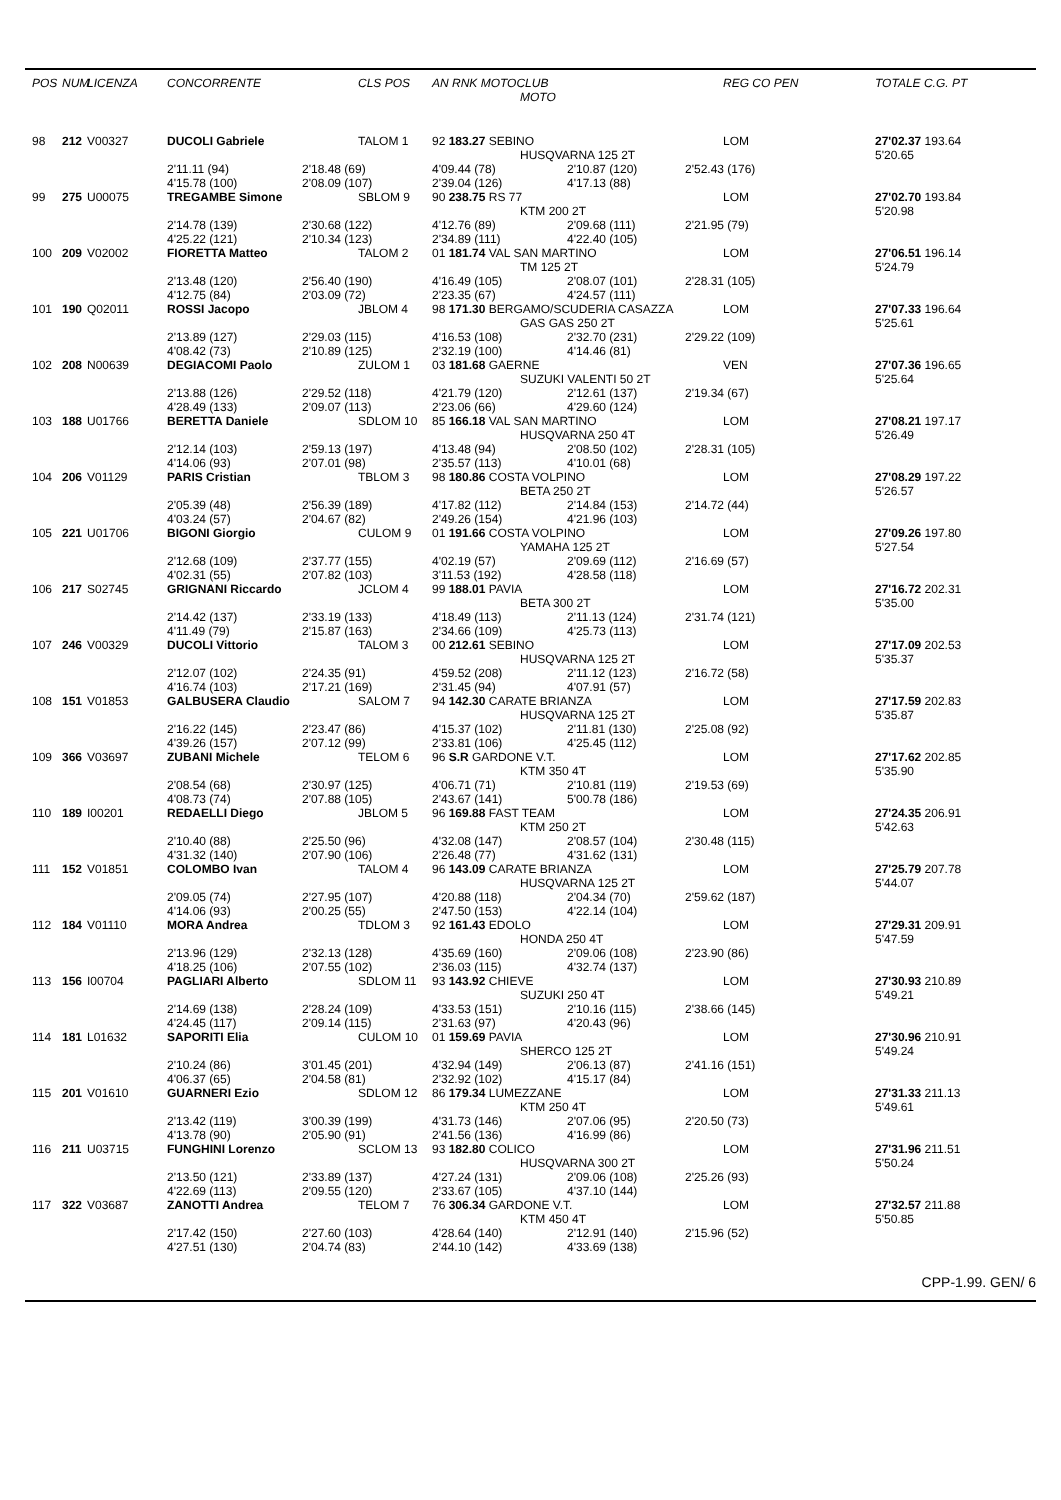| POS | NUM | LICENZA | CONCORRENTE | CLS POS | AN RNK MOTOCLUB | | REG CO PEN | TOTALE C.G. PT |
| --- | --- | --- | --- | --- | --- | --- | --- | --- |
| | | | | | MOTO | | | |
| 98 | 212 | V00327 | DUCOLI Gabriele | TALOM 1 | 92 183.27 SEBINO | | LOM | 27'02.37 193.64 |
| | | | | | HUSQVARNA 125 2T | | | 5'20.65 |
| | | | 2'11.11 (94) | 2'18.48 (69) | 4'09.44 (78) | 2'10.87 (120) | 2'52.43 (176) | |
| | | | 4'15.78 (100) | 2'08.09 (107) | 2'39.04 (126) | 4'17.13 (88) | | |
| 99 | 275 | U00075 | TREGAMBE Simone | SBLOM 9 | 90 238.75 RS 77 | | LOM | 27'02.70 193.84 |
| | | | | | KTM 200 2T | | | 5'20.98 |
| | | | 2'14.78 (139) | 2'30.68 (122) | 4'12.76 (89) | 2'09.68 (111) | 2'21.95 (79) | |
| | | | 4'25.22 (121) | 2'10.34 (123) | 2'34.89 (111) | 4'22.40 (105) | | |
| 100 | 209 | V02002 | FIORETTA Matteo | TALOM 2 | 01 181.74 VAL SAN MARTINO | | LOM | 27'06.51 196.14 |
| | | | | | TM 125 2T | | | 5'24.79 |
| | | | 2'13.48 (120) | 2'56.40 (190) | 4'16.49 (105) | 2'08.07 (101) | 2'28.31 (105) | |
| | | | 4'12.75 (84) | 2'03.09 (72) | 2'23.35 (67) | 4'24.57 (111) | | |
| 101 | 190 | Q02011 | ROSSI Jacopo | JBLOM 4 | 98 171.30 BERGAMO/SCUDERIA CASAZZA | | LOM | 27'07.33 196.64 |
| | | | | | GAS GAS 250 2T | | | 5'25.61 |
| | | | 2'13.89 (127) | 2'29.03 (115) | 4'16.53 (108) | 2'32.70 (231) | 2'29.22 (109) | |
| | | | 4'08.42 (73) | 2'10.89 (125) | 2'32.19 (100) | 4'14.46 (81) | | |
| 102 | 208 | N00639 | DEGIACOMI Paolo | ZULOM 1 | 03 181.68 GAERNE | | VEN | 27'07.36 196.65 |
| | | | | | SUZUKI VALENTI 50 2T | | | 5'25.64 |
| | | | 2'13.88 (126) | 2'29.52 (118) | 4'21.79 (120) | 2'12.61 (137) | 2'19.34 (67) | |
| | | | 4'28.49 (133) | 2'09.07 (113) | 2'23.06 (66) | 4'29.60 (124) | | |
| 103 | 188 | U01766 | BERETTA Daniele | SDLOM 10 | 85 166.18 VAL SAN MARTINO | | LOM | 27'08.21 197.17 |
| | | | | | HUSQVARNA 250 4T | | | 5'26.49 |
| | | | 2'12.14 (103) | 2'59.13 (197) | 4'13.48 (94) | 2'08.50 (102) | 2'28.31 (105) | |
| | | | 4'14.06 (93) | 2'07.01 (98) | 2'35.57 (113) | 4'10.01 (68) | | |
| 104 | 206 | V01129 | PARIS Cristian | TBLOM 3 | 98 180.86 COSTA VOLPINO | | LOM | 27'08.29 197.22 |
| | | | | | BETA 250 2T | | | 5'26.57 |
| | | | 2'05.39 (48) | 2'56.39 (189) | 4'17.82 (112) | 2'14.84 (153) | 2'14.72 (44) | |
| | | | 4'03.24 (57) | 2'04.67 (82) | 2'49.26 (154) | 4'21.96 (103) | | |
| 105 | 221 | U01706 | BIGONI Giorgio | CULOM 9 | 01 191.66 COSTA VOLPINO | | LOM | 27'09.26 197.80 |
| | | | | | YAMAHA 125 2T | | | 5'27.54 |
| | | | 2'12.68 (109) | 2'37.77 (155) | 4'02.19 (57) | 2'09.69 (112) | 2'16.69 (57) | |
| | | | 4'02.31 (55) | 2'07.82 (103) | 3'11.53 (192) | 4'28.58 (118) | | |
| 106 | 217 | S02745 | GRIGNANI Riccardo | JCLOM 4 | 99 188.01 PAVIA | | LOM | 27'16.72 202.31 |
| | | | | | BETA 300 2T | | | 5'35.00 |
| | | | 2'14.42 (137) | 2'33.19 (133) | 4'18.49 (113) | 2'11.13 (124) | 2'31.74 (121) | |
| | | | 4'11.49 (79) | 2'15.87 (163) | 2'34.66 (109) | 4'25.73 (113) | | |
| 107 | 246 | V00329 | DUCOLI Vittorio | TALOM 3 | 00 212.61 SEBINO | | LOM | 27'17.09 202.53 |
| | | | | | HUSQVARNA 125 2T | | | 5'35.37 |
| | | | 2'12.07 (102) | 2'24.35 (91) | 4'59.52 (208) | 2'11.12 (123) | 2'16.72 (58) | |
| | | | 4'16.74 (103) | 2'17.21 (169) | 2'31.45 (94) | 4'07.91 (57) | | |
| 108 | 151 | V01853 | GALBUSERA Claudio | SALOM 7 | 94 142.30 CARATE BRIANZA | | LOM | 27'17.59 202.83 |
| | | | | | HUSQVARNA 125 2T | | | 5'35.87 |
| | | | 2'16.22 (145) | 2'23.47 (86) | 4'15.37 (102) | 2'11.81 (130) | 2'25.08 (92) | |
| | | | 4'39.26 (157) | 2'07.12 (99) | 2'33.81 (106) | 4'25.45 (112) | | |
| 109 | 366 | V03697 | ZUBANI Michele | TELOM 6 | 96 S.R GARDONE V.T. | | LOM | 27'17.62 202.85 |
| | | | | | KTM 350 4T | | | 5'35.90 |
| | | | 2'08.54 (68) | 2'30.97 (125) | 4'06.71 (71) | 2'10.81 (119) | 2'19.53 (69) | |
| | | | 4'08.73 (74) | 2'07.88 (105) | 2'43.67 (141) | 5'00.78 (186) | | |
| 110 | 189 | I00201 | REDAELLI Diego | JBLOM 5 | 96 169.88 FAST TEAM | | LOM | 27'24.35 206.91 |
| | | | | | KTM 250 2T | | | 5'42.63 |
| | | | 2'10.40 (88) | 2'25.50 (96) | 4'32.08 (147) | 2'08.57 (104) | 2'30.48 (115) | |
| | | | 4'31.32 (140) | 2'07.90 (106) | 2'26.48 (77) | 4'31.62 (131) | | |
| 111 | 152 | V01851 | COLOMBO Ivan | TALOM 4 | 96 143.09 CARATE BRIANZA | | LOM | 27'25.79 207.78 |
| | | | | | HUSQVARNA 125 2T | | | 5'44.07 |
| | | | 2'09.05 (74) | 2'27.95 (107) | 4'20.88 (118) | 2'04.34 (70) | 2'59.62 (187) | |
| | | | 4'14.06 (93) | 2'00.25 (55) | 2'47.50 (153) | 4'22.14 (104) | | |
| 112 | 184 | V01110 | MORA Andrea | TDLOM 3 | 92 161.43 EDOLO | | LOM | 27'29.31 209.91 |
| | | | | | HONDA 250 4T | | | 5'47.59 |
| | | | 2'13.96 (129) | 2'32.13 (128) | 4'35.69 (160) | 2'09.06 (108) | 2'23.90 (86) | |
| | | | 4'18.25 (106) | 2'07.55 (102) | 2'36.03 (115) | 4'32.74 (137) | | |
| 113 | 156 | I00704 | PAGLIARI Alberto | SDLOM 11 | 93 143.92 CHIEVE | | LOM | 27'30.93 210.89 |
| | | | | | SUZUKI 250 4T | | | 5'49.21 |
| | | | 2'14.69 (138) | 2'28.24 (109) | 4'33.53 (151) | 2'10.16 (115) | 2'38.66 (145) | |
| | | | 4'24.45 (117) | 2'09.14 (115) | 2'31.63 (97) | 4'20.43 (96) | | |
| 114 | 181 | L01632 | SAPORITI Elia | CULOM 10 | 01 159.69 PAVIA | | LOM | 27'30.96 210.91 |
| | | | | | SHERCO 125 2T | | | 5'49.24 |
| | | | 2'10.24 (86) | 3'01.45 (201) | 4'32.94 (149) | 2'06.13 (87) | 2'41.16 (151) | |
| | | | 4'06.37 (65) | 2'04.58 (81) | 2'32.92 (102) | 4'15.17 (84) | | |
| 115 | 201 | V01610 | GUARNERI Ezio | SDLOM 12 | 86 179.34 LUMEZZANE | | LOM | 27'31.33 211.13 |
| | | | | | KTM 250 4T | | | 5'49.61 |
| | | | 2'13.42 (119) | 3'00.39 (199) | 4'31.73 (146) | 2'07.06 (95) | 2'20.50 (73) | |
| | | | 4'13.78 (90) | 2'05.90 (91) | 2'41.56 (136) | 4'16.99 (86) | | |
| 116 | 211 | U03715 | FUNGHINI Lorenzo | SCLOM 13 | 93 182.80 COLICO | | LOM | 27'31.96 211.51 |
| | | | | | HUSQVARNA 300 2T | | | 5'50.24 |
| | | | 2'13.50 (121) | 2'33.89 (137) | 4'27.24 (131) | 2'09.06 (108) | 2'25.26 (93) | |
| | | | 4'22.69 (113) | 2'09.55 (120) | 2'33.67 (105) | 4'37.10 (144) | | |
| 117 | 322 | V03687 | ZANOTTI Andrea | TELOM 7 | 76 306.34 GARDONE V.T. | | LOM | 27'32.57 211.88 |
| | | | | | KTM 450 4T | | | 5'50.85 |
| | | | 2'17.42 (150) | 2'27.60 (103) | 4'28.64 (140) | 2'12.91 (140) | 2'15.96 (52) | |
| | | | 4'27.51 (130) | 2'04.74 (83) | 2'44.10 (142) | 4'33.69 (138) | | |
CPP-1.99. GEN/ 6